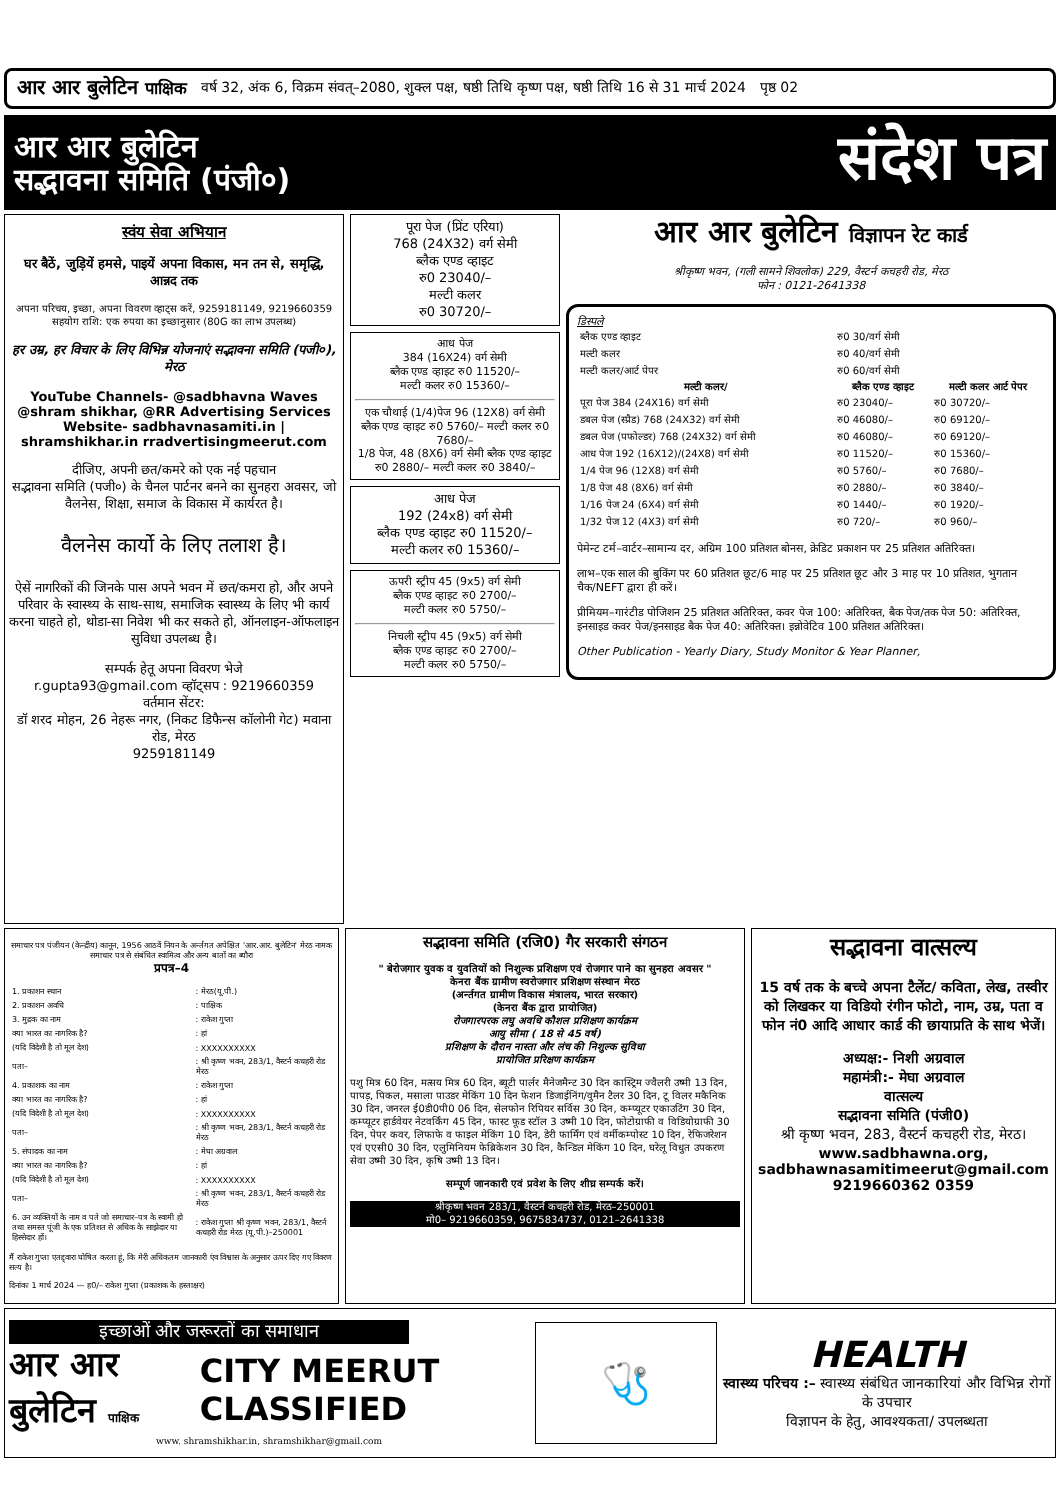आर आर बुलेटिन पाक्षिक वर्ष 32, अंक 6, विक्रम संवत्–2080, शुक्ल पक्ष, षष्ठी तिथि कृष्ण पक्ष, षष्ठी तिथि 16 से 31 मार्च 2024 पृष्ठ 02
आर आर बुलेटिन
सद्भावना समिति (पंजी०)
संदेश पत्र
स्वंय सेवा अभियान
घर बैठें, जुड़ियें हमसे, पाइयें अपना विकास, मन तन से, समृद्धि, आन्नद तक
अपना परिचय, इच्छा, अपना विवरण व्हाट्स करें, 9259181149, 9219660359
सहयोग राशि: एक रुपया का इच्छानुसार (80G का लाभ उपलब्ध)
हर उम्र, हर विचार के लिए विभिन्न योजनाएं सद्भावना समिति (पजी०), मेरठ
YouTube Channels- @sadbhavna Waves @shram shikhar, @RR Advertising Services Website- sadbhavnasamiti.in | shramshikhar.in rradvertisingmeerut.com
दीजिए, अपनी छत/कमरे को एक नई पहचान
सद्भावना समिति (पजी०) के चैनल पार्टनर बनने का सुनहरा अवसर, जो वैलनेस, शिक्षा, समाज के विकास में कार्यरत है।
वैलनेस कार्यो के लिए तलाश है।
ऐसें नागरिकों की जिनके पास अपने भवन में छत/कमरा हो, और अपने परिवार के स्वास्थ्य के साथ-साथ, समाजिक स्वास्थ्य के लिए भी कार्य करना चाहते हो, थोडा-सा निवेश भी कर सकते हो, ऑनलाइन-ऑफलाइन सुविधा उपलब्ध है।
सम्पर्क हेतू अपना विवरण भेजे
r.gupta93@gmail.com व्हॉट्सप : 9219660359
वर्तमान सेंटर:
डॉ शरद मोहन, 26 नेहरू नगर, (निकट डिफैन्स कॉलोनी गेट) मवाना रोड, मेरठ
9259181149
पूरा पेज (प्रिंट एरिया)
768 (24X32) वर्ग सेमी
ब्लैक एण्ड व्हाइट
रु0 23040/–
मल्टी कलर
रु0 30720/–
आध पेज
384 (16X24) वर्ग सेमी
ब्लैक एण्ड व्हाइट रु0 11520/–
मल्टी कलर रु0 15360/–
एक चौथाई (1/4)पेज 96 (12X8) वर्ग सेमी ब्लैक एण्ड व्हाइट रु0 5760/– मल्टी कलर रु0 7680/–
1/8 पेज, 48 (8X6) वर्ग सेमी ब्लैक एण्ड व्हाइट रु0 2880/– मल्टी कलर रु0 3840/–
आध पेज
192 (24x8) वर्ग सेमी
ब्लैक एण्ड व्हाइट रु0 11520/–
मल्टी कलर रु0 15360/–
ऊपरी स्ट्रीप 45 (9x5) वर्ग सेमी
ब्लैक एण्ड व्हाइट रु0 2700/–
मल्टी कलर रु0 5750/–
निचली स्ट्रीप 45 (9x5) वर्ग सेमी
ब्लैक एण्ड व्हाइट रु0 2700/–
मल्टी कलर रु0 5750/–
आर आर बुलेटिन विज्ञापन रेट कार्ड
श्रीकृष्ण भवन, (गली सामने शिवलोक) 229, वैस्टर्न कचहरी रोड, मेरठ
फोन : 0121-2641338
डिस्पले
| ब्लैक एण्ड व्हाइट | रु0 30/वर्ग सेमी | |
| मल्टी कलर | रु0 40/वर्ग सेमी | |
| मल्टी कलर/आर्ट पेपर | रु0 60/वर्ग सेमी | |
| मल्टी कलर/ | ब्लैक एण्ड व्हाइट | मल्टी कलर आर्ट पेपर |
| पूरा पेज 384 (24X16) वर्ग सेमी | रु0 23040/– | रु0 30720/– |
| डबल पेज (स्प्रैड) 768 (24X32) वर्ग सेमी | रु0 46080/– | रु0 69120/– |
| डबल पेज (पफोल्डर) 768 (24X32) वर्ग सेमी | रु0 46080/– | रु0 69120/– |
| आध पेज 192 (16X12)/(24X8) वर्ग सेमी | रु0 11520/– | रु0 15360/– |
| 1/4 पेज 96 (12X8) वर्ग सेमी | रु0 5760/– | रु0 7680/– |
| 1/8 पेज 48 (8X6) वर्ग सेमी | रु0 2880/– | रु0 3840/– |
| 1/16 पेज 24 (6X4) वर्ग सेमी | रु0 1440/– | रु0 1920/– |
| 1/32 पेज 12 (4X3) वर्ग सेमी | रु0 720/– | रु0 960/– |
पेमेन्ट टर्म–वार्टर–सामान्य दर, अग्रिम 100 प्रतिशत बोनस, क्रेडिट प्रकाशन पर 25 प्रतिशत अतिरिक्त।
लाभ–एक साल की बुकिंग पर 60 प्रतिशत छूट/6 माह पर 25 प्रतिशत छूट और 3 माह पर 10 प्रतिशत, भुगतान चैक/NEFT द्वारा ही करें।
प्रीमियम–गारंटीड पोजिशन 25 प्रतिशत अतिरिक्त, कवर पेज 100: अतिरिक्त, बैक पेज/तक पेज 50: अतिरिक्त, इनसाइड कवर पेज/इनसाइड बैक पेज 40: अतिरिक्त। इन्नोवेटिव 100 प्रतिशत अतिरिक्त।
Other Publication - Yearly Diary, Study Monitor & Year Planner,
समाचार पत्र पंजीयन (केन्द्रीय) कानून, 1956 आठवें नियन के अर्न्तगत अपेक्षित 'आर.आर. बुलेटिन' मेरठ नामक समाचार पत्र से संबंधित स्वामित्व और अन्य बातों का ब्यौरा
प्रपत्र–4
| 1. प्रकाशन स्थान | : मेरठ(यू.पी.) |
| 2. प्रकाशन अवधि | : पाक्षिक |
| 3. मुद्रक का नाम | : राकेश गुप्ता |
| क्या भारत का नागरिक है? | : हां |
| (यदि विदेशी है तो मूल देश) | : XXXXXXXXXX |
| पता– | : श्री कृष्ण भवन, 283/1, वैस्टर्न कचहरी रोड मेरठ |
| 4. प्रकाशक का नाम | : राकेश गुप्ता |
| क्या भारत का नागरिक है? | : हां |
| (यदि विदेशी है तो मूल देश) | : XXXXXXXXXX |
| पता– | : श्री कृष्ण भवन, 283/1, वैस्टर्न कचहरी रोड मेरठ |
| 5. संपादक का नाम | : मेघा अग्रवाल |
| क्या भारत का नागरिक है? | : हां |
| (यदि विदेशी है तो मूल देश) | : XXXXXXXXXX |
| पता– | : श्री कृष्ण भवन, 283/1, वैस्टर्न कचहरी रोड मेरठ |
| 6. उन व्यक्तियों के नाम व पते जो समाचार–पत्र के स्वामी हो तथा समस्त पूंजी के एक प्रतिशत से अधिक के साझेदार या हिस्सेदार हों। | : राकेश गुप्ता श्री कृष्ण भवन, 283/1, वैस्टर्न कचहरी रोड मेरठ (यू.पी.)–250001 |
मैं राकेश गुप्ता एतद्द्वारा घोषित करता हूं, कि मेरी अधिकतम जानकारी एंव विश्वास के अनुसार ऊपर दिए गए विवरण सत्य है।
दिनांकः 1 मार्च 2024 — ह0/– राकेश गुप्ता (प्रकाशक के हस्ताक्षर)
सद्भावना समिति (रजि0) गैर सरकारी संगठन
" बेरोजगार युवक व युवतियों को निशुल्क प्रशिक्षण एवं रोजगार पाने का सुनहरा अवसर "
केनरा बैंक ग्रामीण स्वरोजगार प्रशिक्षण संस्थान मेरठ
(अर्न्तगत ग्रामीण विकास मंत्रालय, भारत सरकार)
(केनरा बैंक द्वारा प्रायोजित)
रोजगारपरक लघु अवधि कौशल प्रशिक्षण कार्यक्रम
आयु सीमा ( 18 से 45 वर्ष)
प्रशिक्षण के दौरान नास्ता और लंच की निशुल्क सुविधा
प्रायोजित प्ररिक्षण कार्यक्रम
पशु मित्र 60 दिन, मत्सय मित्र 60 दिन, ब्यूटी पार्लर मैनेजमैन्ट 30 दिन कास्ट्रिम ज्वैलरी उष्मी 13 दिन, पापड़, पिकल, मसाला पाउडर मेकिंग 10 दिन फेशन डिजाईनिंग/वुमैन टैलर 30 दिन, टू विलर मकैनिक 30 दिन, जनरल ई0डी0पी0 06 दिन, सेलफोन रिपियर सर्विस 30 दिन, कम्प्यूटर एकाउटिंग 30 दिन, कम्प्यूटर हार्डवेयर नेटवर्किंग 45 दिन, फास्ट फूड स्टॉल 3 उष्मी 10 दिन, फोटोग्राफी व विडियोग्राफी 30 दिन, पेपर कवर, लिफाफे व फाइल मेकिंग 10 दिन, डेरी फार्मिंग एवं वर्मीकम्पोस्ट 10 दिन, रेफिजरेशन एवं एएसी0 30 दिन, एलुमिनियम फेब्रिकेशन 30 दिन, कैन्डिल मेकिंग 10 दिन, घरेलू विधुत उपकरण सेवा उष्मी 30 दिन, कृषि उष्मी 13 दिन।
सम्पूर्ण जानकारी एवं प्रवेश के लिए शीघ्र सम्पर्क करें।
श्रीकृष्ण भवन 283/1, वैस्टर्न कचहरी रोड, मेरठ–250001
मो0– 9219660359, 9675834737, 0121–2641338
सद्भावना वात्सल्य
15 वर्ष तक के बच्चे अपना टैलेंट/ कविता, लेख, तस्वीर को लिखकर या विडियो रंगीन फोटो, नाम, उम्र, पता व फोन नं0 आदि आधार कार्ड की छायाप्रति के साथ भेजें।
अध्यक्ष:- निशी अग्रवाल
महामंत्री:- मेघा अग्रवाल
वात्सल्य
सद्भावना समिति (पंजी0)
श्री कृष्ण भवन, 283, वैस्टर्न कचहरी रोड, मेरठ।
www.sadbhawna.org,
sadbhawnasamitimeerut@gmail.com
9219660362 0359
इच्छाओं और जरूरतों का समाधान
आर आर बुलेटिन पाक्षिक CITY MEERUT CLASSIFIED
www. shramshikhar.in, shramshikhar@gmail.com
🩺
HEALTH
स्वास्थ्य परिचय :– स्वास्थ्य संबंधित जानकारियां और विभिन्न रोगों के उपचार
विज्ञापन के हेतु, आवश्यकता/ उपलब्धता